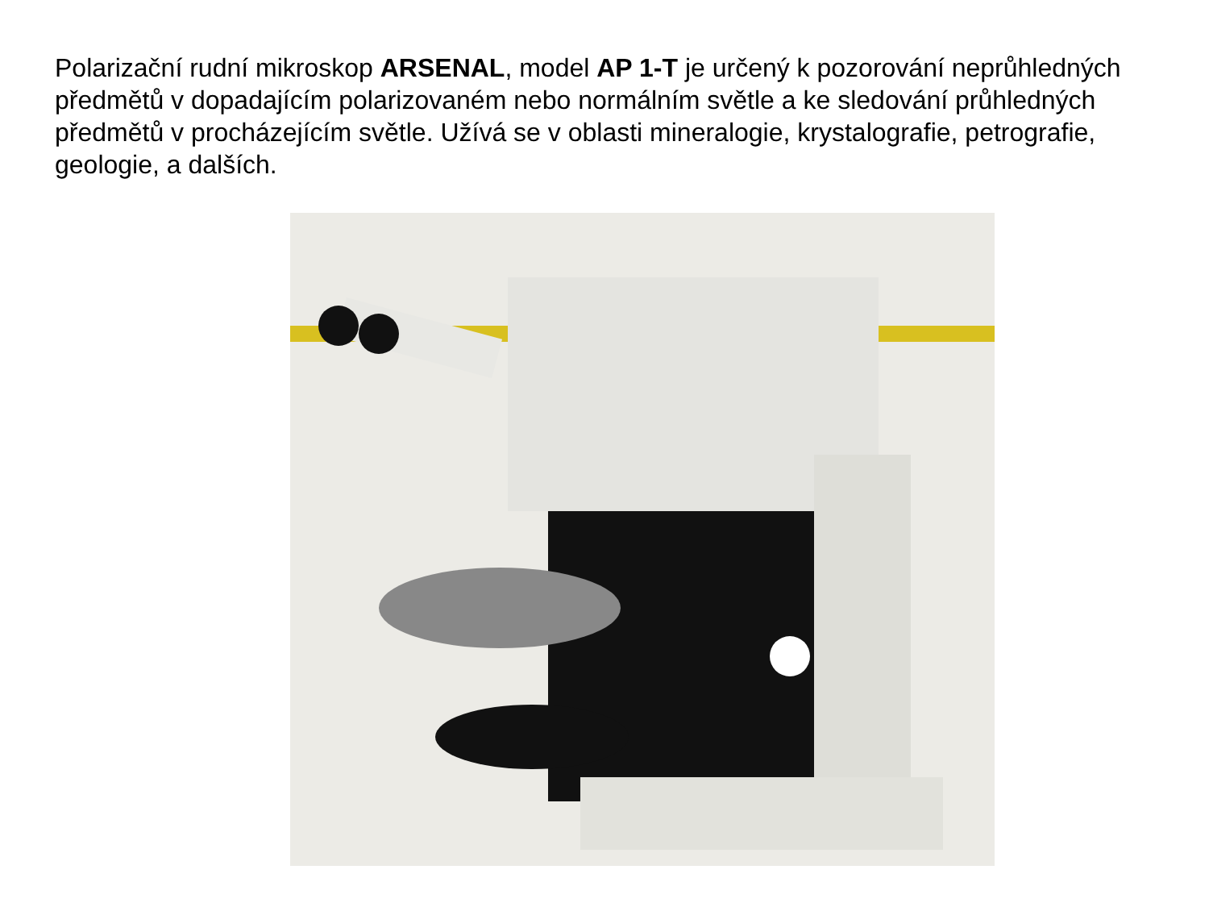Polarizační rudní mikroskop ARSENAL, model AP 1-T je určený k pozorování neprůhledných předmětů v dopadajícím polarizovaném nebo normálním světle a ke sledování průhledných předmětů v procházejícím světle. Užívá se v oblasti mineralogie, krystalografie, petrografie, geologie, a dalších.